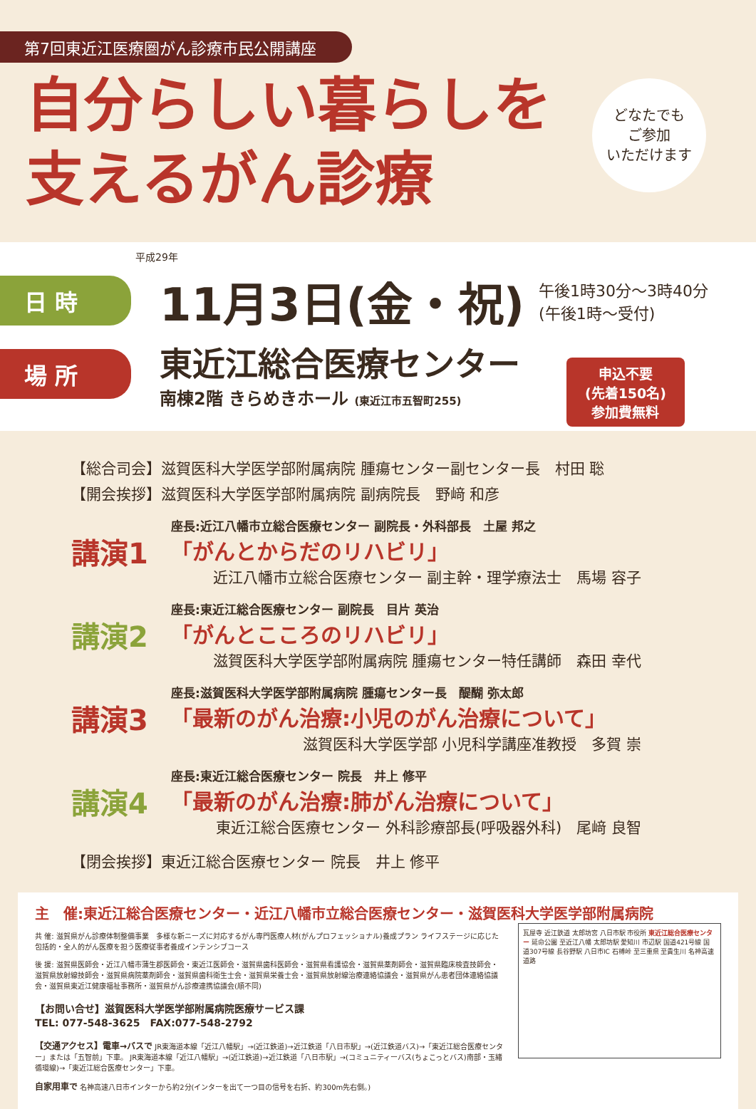第7回東近江医療圏がん診療市民公開講座
自分らしい暮らしを
支えるがん診療
どなたでも
ご参加
いただけます
平成29年
日 時
11月3日(金・祝) 午後1時30分〜3時40分
(午後1時〜受付)
場 所
東近江総合医療センター
南棟2階 きらめきホール (東近江市五智町255)
申込不要
(先着150名)
参加費無料
【総合司会】滋賀医科大学医学部附属病院 腫瘍センター副センター長　村田 聡
【開会挨拶】滋賀医科大学医学部附属病院 副病院長　野﨑 和彦
講演1
座長:近江八幡市立総合医療センター 副院長・外科部長　土屋 邦之
「がんとからだのリハビリ」
近江八幡市立総合医療センター 副主幹・理学療法士　馬場 容子
講演2
座長:東近江総合医療センター 副院長　目片 英治
「がんとこころのリハビリ」
滋賀医科大学医学部附属病院 腫瘍センター特任講師　森田 幸代
講演3
座長:滋賀医科大学医学部附属病院 腫瘍センター長　醍醐 弥太郎
「最新のがん治療:小児のがん治療について」
滋賀医科大学医学部 小児科学講座准教授　多賀 崇
講演4
座長:東近江総合医療センター 院長　井上 修平
「最新のがん治療:肺がん治療について」
東近江総合医療センター 外科診療部長(呼吸器外科)　尾﨑 良智
【閉会挨拶】東近江総合医療センター 院長　井上 修平
主　催:東近江総合医療センター・近江八幡市立総合医療センター・滋賀医科大学医学部附属病院
共 催: 滋賀県がん診療体制整備事業　多様な新ニーズに対応するがん専門医療人材(がんプロフェッショナル)養成プラン ライフステージに応じた包括的・全人的がん医療を担う医療従事者養成インテンシブコース
後 援: 滋賀県医師会・近江八幡市蒲生郡医師会・東近江医師会・滋賀県歯科医師会・滋賀県看護協会・滋賀県薬剤師会・滋賀県臨床検査技師会・滋賀県放射線技師会・滋賀県病院薬剤師会・滋賀県歯科衛生士会・滋賀県栄養士会・滋賀県放射線治療連絡協議会・滋賀県がん患者団体連絡協議会・滋賀県東近江健康福祉事務所・滋賀県がん診療連携協議会(順不同)
【お問い合せ】滋賀医科大学医学部附属病院医療サービス課
TEL: 077-548-3625　FAX:077-548-2792
【交通アクセス】電車→バスで JR東海道本線「近江八幡駅」→(近江鉄道)→近江鉄道「八日市駅」→(近江鉄道バス)→「東近江総合医療センター」または「五智前」下車。 JR東海道本線「近江八幡駅」→(近江鉄道)→近江鉄道「八日市駅」→(コミュニティーバス(ちょこっとバス)南部・玉緒循環線)→「東近江総合医療センター」下車。
自家用車で 名神高速八日市インターから約2分(インターを出て一つ目の信号を右折、約300m先右側。)
瓦屋寺 近江鉄道 太郎坊宮 八日市駅 市役所 東近江総合医療センター 延命公園 至近江八幡 太郎坊駅 愛知川 市辺駅 国道421号線 国道307号線 長谷野駅 八日市IC 石榑峠 至三重県 至貴生川 名神高速道路